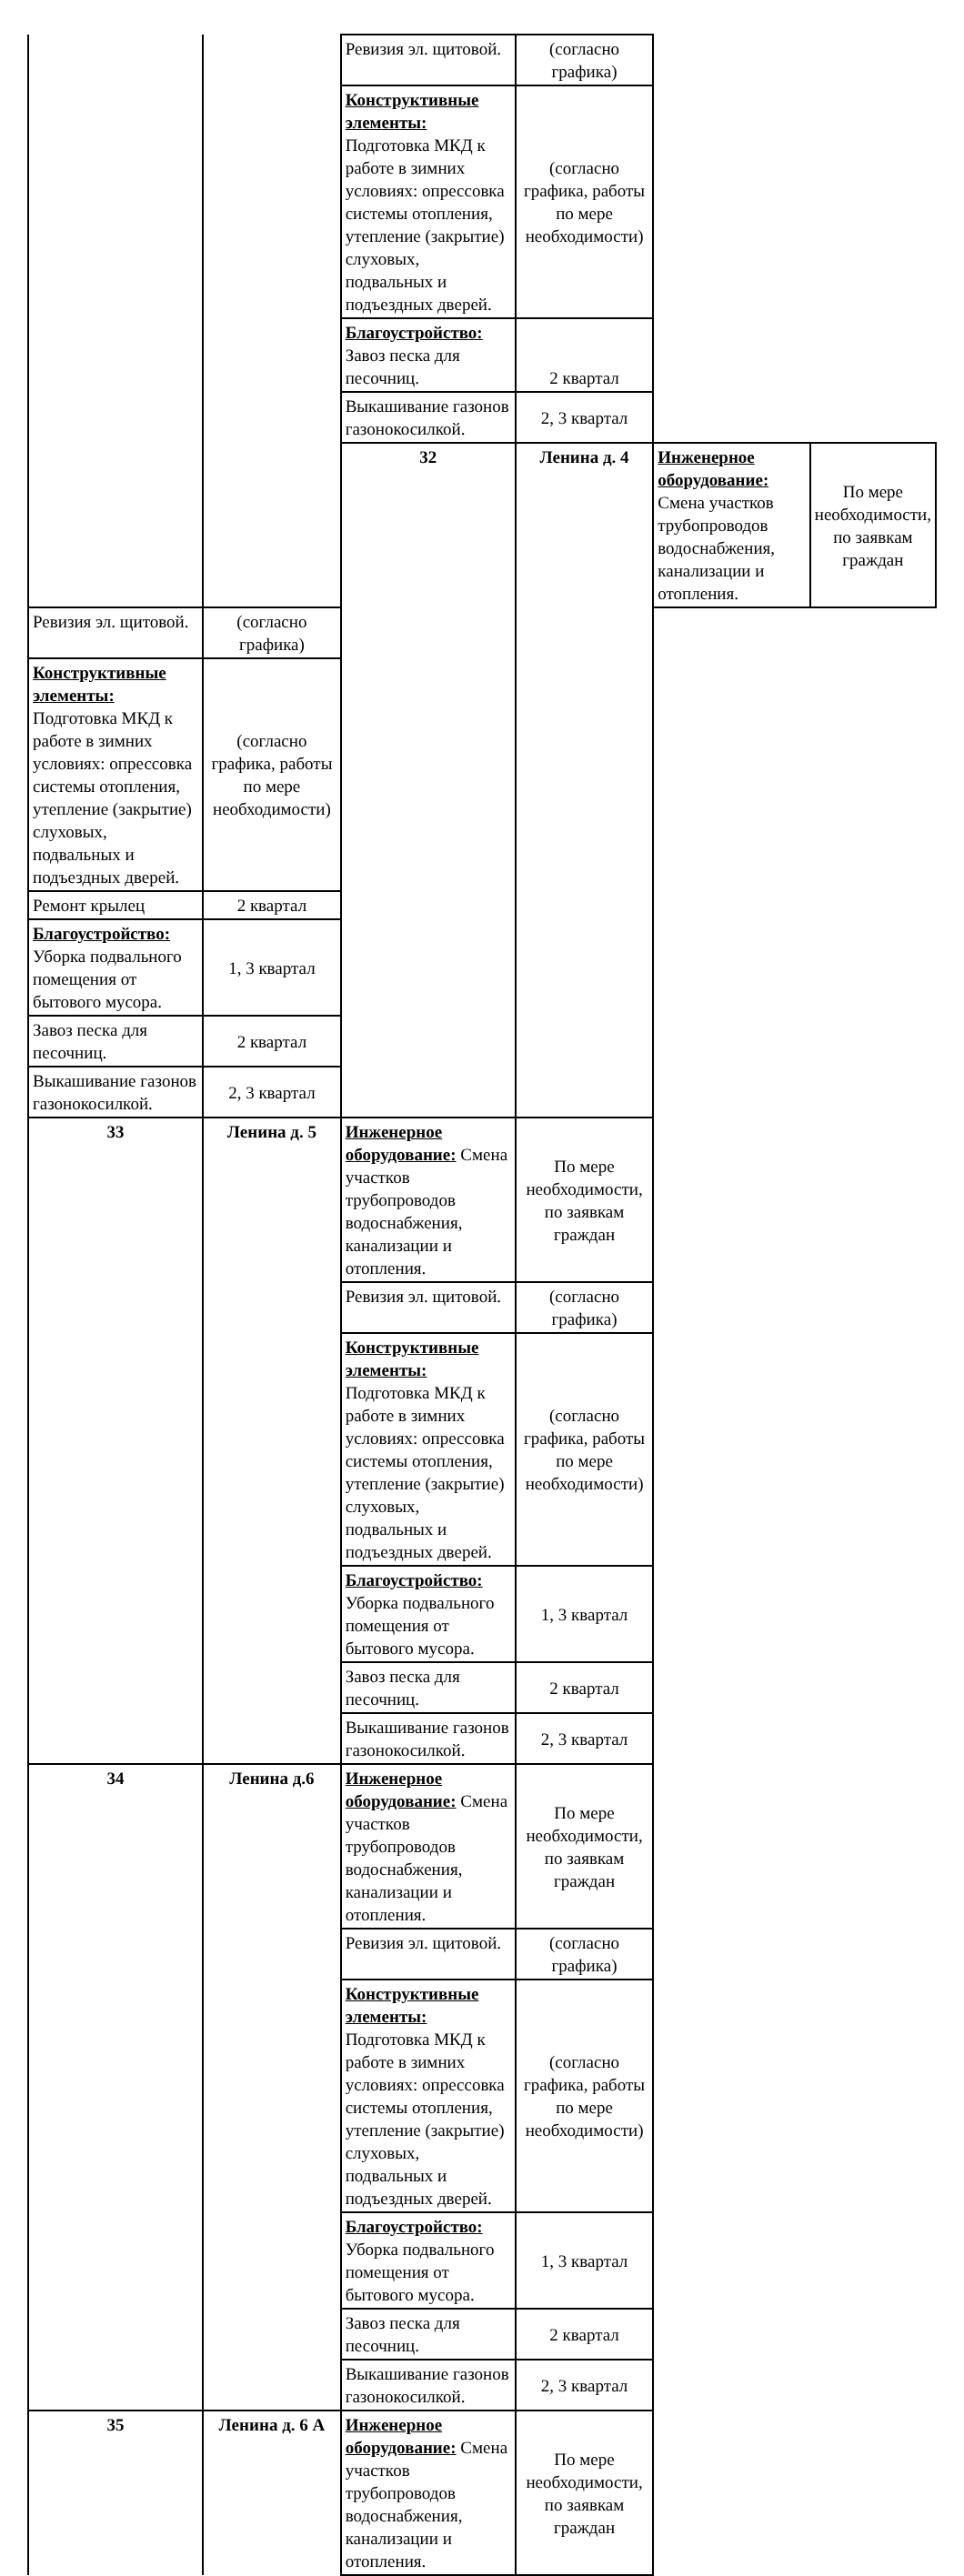| | | Ревизия эл. щитовой. | (согласно графика) | | |
| | | Конструктивные элементы: Подготовка МКД к работе в зимних условиях: опрессовка системы отопления, утепление (закрытие) слуховых, подвальных и подъездных дверей. | (согласно графика, работы по мере необходимости) | | |
| | | Благоустройство: Завоз песка для песочниц. | 2 квартал | | |
| | | Выкашивание газонов газонокосилкой. | 2, 3 квартал | | |
| | | 32 | Ленина д. 4 | Инженерное оборудование: Смена участков трубопроводов водоснабжения, канализации и отопления. | По мере необходимости, по заявкам граждан |
| Ревизия эл. щитовой. | (согласно графика) | | | | |
| Конструктивные элементы: Подготовка МКД к работе в зимних условиях: опрессовка системы отопления, утепление (закрытие) слуховых, подвальных и подъездных дверей. | (согласно графика, работы по мере необходимости) | | | | |
| Ремонт крылец | 2 квартал | | | | |
| Благоустройство: Уборка подвального помещения от бытового мусора. | 1, 3 квартал | | | | |
| Завоз песка для песочниц. | 2 квартал | | | | |
| Выкашивание газонов газонокосилкой. | 2, 3 квартал | | | | |
| 33 | Ленина д. 5 | Инженерное оборудование: Смена участков трубопроводов водоснабжения, канализации и отопления. | По мере необходимости, по заявкам граждан | | |
| | | Ревизия эл. щитовой. | (согласно графика) | | |
| | | Конструктивные элементы: Подготовка МКД к работе в зимних условиях: опрессовка системы отопления, утепление (закрытие) слуховых, подвальных и подъездных дверей. | (согласно графика, работы по мере необходимости) | | |
| | | Благоустройство: Уборка подвального помещения от бытового мусора. | 1, 3 квартал | | |
| | | Завоз песка для песочниц. | 2 квартал | | |
| | | Выкашивание газонов газонокосилкой. | 2, 3 квартал | | |
| 34 | Ленина д.6 | Инженерное оборудование: Смена участков трубопроводов водоснабжения, канализации и отопления. | По мере необходимости, по заявкам граждан | | |
| | | Ревизия эл. щитовой. | (согласно графика) | | |
| | | Конструктивные элементы: Подготовка МКД к работе в зимних условиях: опрессовка системы отопления, утепление (закрытие) слуховых, подвальных и подъездных дверей. | (согласно графика, работы по мере необходимости) | | |
| | | Благоустройство: Уборка подвального помещения от бытового мусора. | 1, 3 квартал | | |
| | | Завоз песка для песочниц. | 2 квартал | | |
| | | Выкашивание газонов газонокосилкой. | 2, 3 квартал | | |
| 35 | Ленина д. 6 А | Инженерное оборудование: Смена участков трубопроводов водоснабжения, канализации и отопления. | По мере необходимости, по заявкам граждан | | |